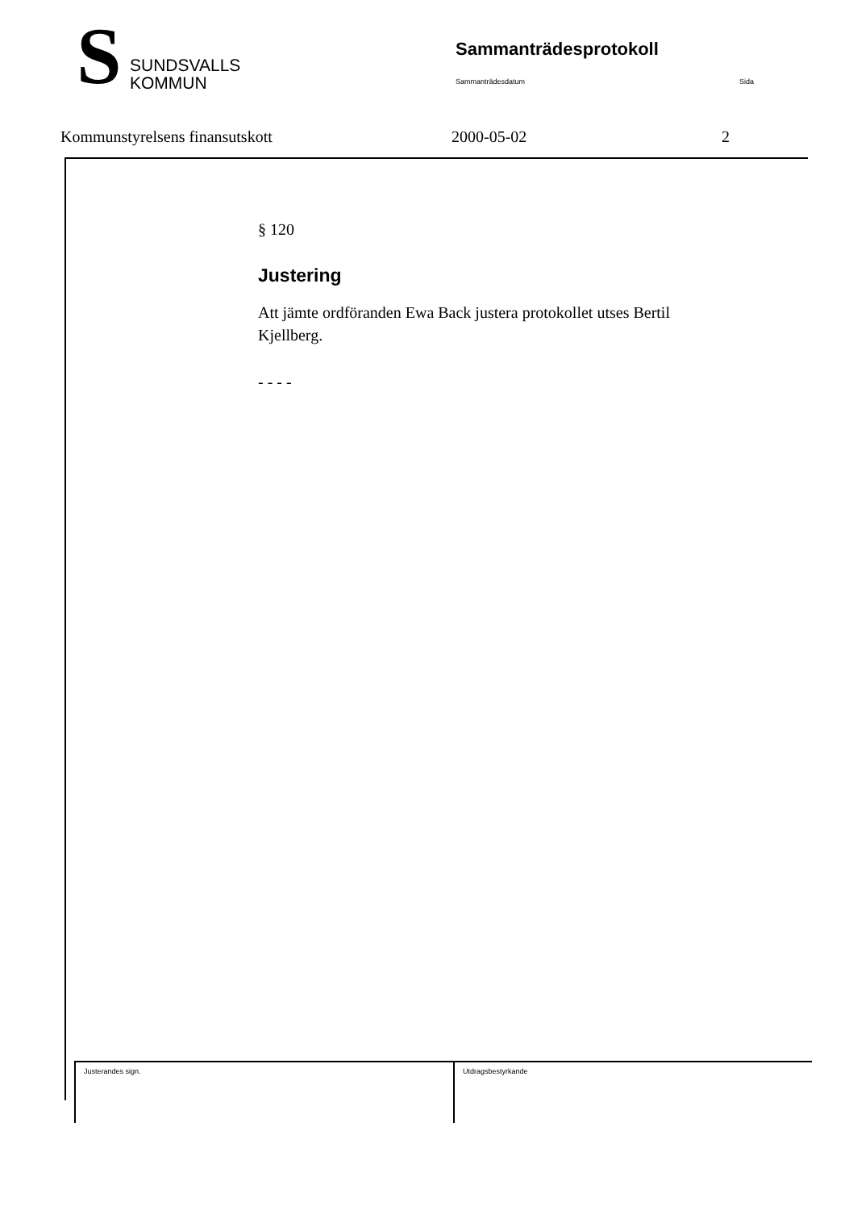S
SUNDSVALLS
KOMMUN
Sammanträdesprotokoll
Sammanträdesdatum Sida
Kommunstyrelsens finansutskott 2000-05-02 2
§ 120
Justering
Att jämte ordföranden Ewa Back justera protokollet utses Bertil Kjellberg.
- - - -
Justerandes sign. Utdragsbestyrkande